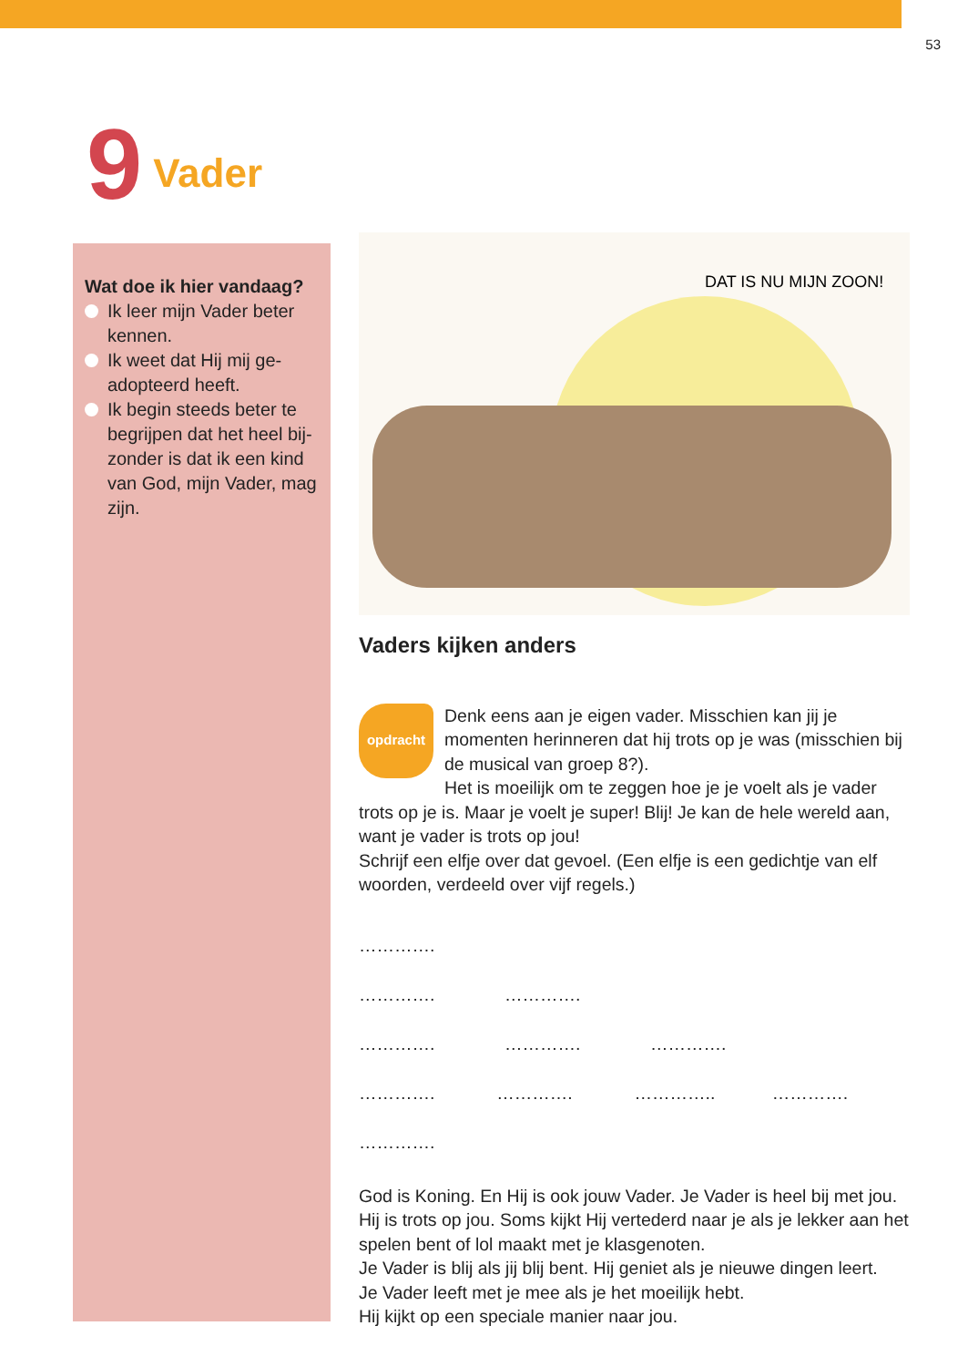53
9 Vader
Wat doe ik hier vandaag?
Ik leer mijn Vader beter kennen.
Ik weet dat Hij mij ge­adopteerd heeft.
Ik begin steeds beter te begrijpen dat het heel bij­zonder is dat ik een kind van God, mijn Vader, mag zijn.
DAT IS NU MIJN ZOON!
Vaders kijken anders
opdracht
Denk eens aan je eigen vader. Misschien kan jij je momenten herinneren dat hij trots op je was (misschien bij de musical van groep 8?).
Het is moeilijk om te zeggen hoe je je voelt als je vader trots op je is. Maar je voelt je super! Blij! Je kan de hele wereld aan, want je vader is trots op jou!
Schrijf een elfje over dat gevoel. (Een elfje is een gedichtje van elf woorden, verdeeld over vijf regels.)
………….
…………. ………….
…………. …………. ………….
…………. …………. ………….. ………….
………….
God is Koning. En Hij is ook jouw Vader. Je Vader is heel bij met jou. Hij is trots op jou. Soms kijkt Hij vertederd naar je als je lekker aan het spelen bent of lol maakt met je klasgenoten.
Je Vader is blij als jij blij bent. Hij geniet als je nieuwe dingen leert.
Je Vader leeft met je mee als je het moeilijk hebt.
Hij kijkt op een speciale manier naar jou.